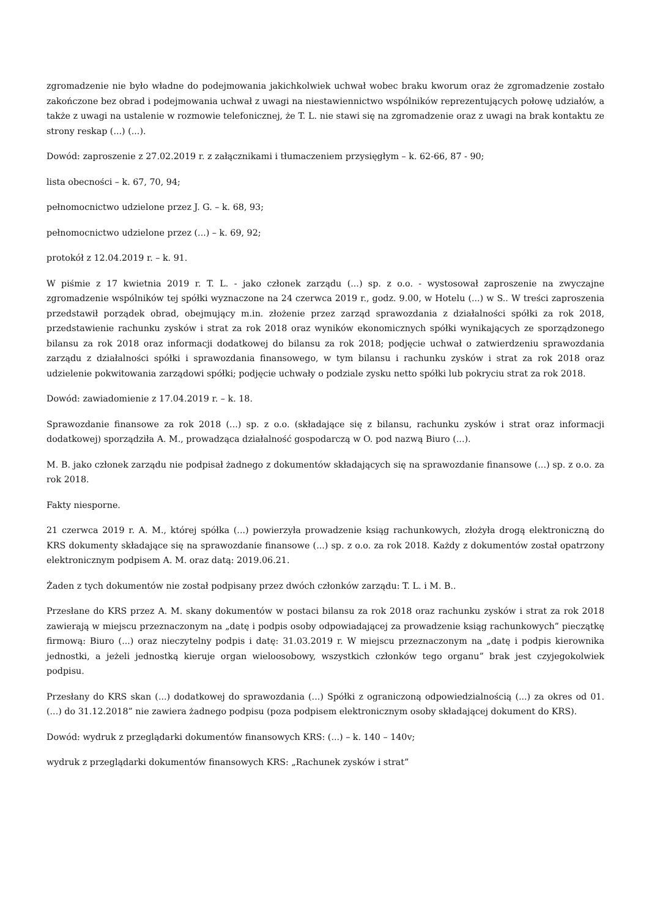zgromadzenie nie było władne do podejmowania jakichkolwiek uchwał wobec braku kworum oraz że zgromadzenie zostało zakończone bez obrad i podejmowania uchwał z uwagi na niestawiennictwo wspólników reprezentujących połowę udziałów, a także z uwagi na ustalenie w rozmowie telefonicznej, że T. L. nie stawi się na zgromadzenie oraz z uwagi na brak kontaktu ze strony reskap (...) (...).
Dowód: zaproszenie z 27.02.2019 r. z załącznikami i tłumaczeniem przysięgłym – k. 62-66, 87 - 90;
lista obecności – k. 67, 70, 94;
pełnomocnictwo udzielone przez J. G. – k. 68, 93;
pełnomocnictwo udzielone przez (...) – k. 69, 92;
protokół z 12.04.2019 r. – k. 91.
W piśmie z 17 kwietnia 2019 r. T. L. - jako członek zarządu (...) sp. z o.o. - wystosował zaproszenie na zwyczajne zgromadzenie wspólników tej spółki wyznaczone na 24 czerwca 2019 r., godz. 9.00, w Hotelu (...) w S.. W treści zaproszenia przedstawił porządek obrad, obejmujący m.in. złożenie przez zarząd sprawozdania z działalności spółki za rok 2018, przedstawienie rachunku zysków i strat za rok 2018 oraz wyników ekonomicznych spółki wynikających ze sporządzonego bilansu za rok 2018 oraz informacji dodatkowej do bilansu za rok 2018; podjęcie uchwał o zatwierdzeniu sprawozdania zarządu z działalności spółki i sprawozdania finansowego, w tym bilansu i rachunku zysków i strat za rok 2018 oraz udzielenie pokwitowania zarządowi spółki; podjęcie uchwały o podziale zysku netto spółki lub pokryciu strat za rok 2018.
Dowód: zawiadomienie z 17.04.2019 r. – k. 18.
Sprawozdanie finansowe za rok 2018 (...) sp. z o.o. (składające się z bilansu, rachunku zysków i strat oraz informacji dodatkowej) sporządziła A. M., prowadząca działalność gospodarczą w O. pod nazwą Biuro (...).
M. B. jako członek zarządu nie podpisał żadnego z dokumentów składających się na sprawozdanie finansowe (...) sp. z o.o. za rok 2018.
Fakty niesporne.
21 czerwca 2019 r. A. M., której spółka (...) powierzyła prowadzenie ksiąg rachunkowych, złożyła drogą elektroniczną do KRS dokumenty składające się na sprawozdanie finansowe (...) sp. z o.o. za rok 2018. Każdy z dokumentów został opatrzony elektronicznym podpisem A. M. oraz datą: 2019.06.21.
Żaden z tych dokumentów nie został podpisany przez dwóch członków zarządu: T. L. i M. B..
Przesłane do KRS przez A. M. skany dokumentów w postaci bilansu za rok 2018 oraz rachunku zysków i strat za rok 2018 zawierają w miejscu przeznaczonym na „datę i podpis osoby odpowiadającej za prowadzenie ksiąg rachunkowych” pieczątkę firmową: Biuro (...) oraz nieczytelny podpis i datę: 31.03.2019 r. W miejscu przeznaczonym na „datę i podpis kierownika jednostki, a jeżeli jednostką kieruje organ wieloosobowy, wszystkich członków tego organu” brak jest czyjegokolwiek podpisu.
Przesłany do KRS skan (...) dodatkowej do sprawozdania (...) Spółki z ograniczoną odpowiedzialnością (...) za okres od 01. (...) do 31.12.2018” nie zawiera żadnego podpisu (poza podpisem elektronicznym osoby składającej dokument do KRS).
Dowód: wydruk z przeglądarki dokumentów finansowych KRS: (...) – k. 140 – 140v;
wydruk z przeglądarki dokumentów finansowych KRS: „Rachunek zysków i strat”